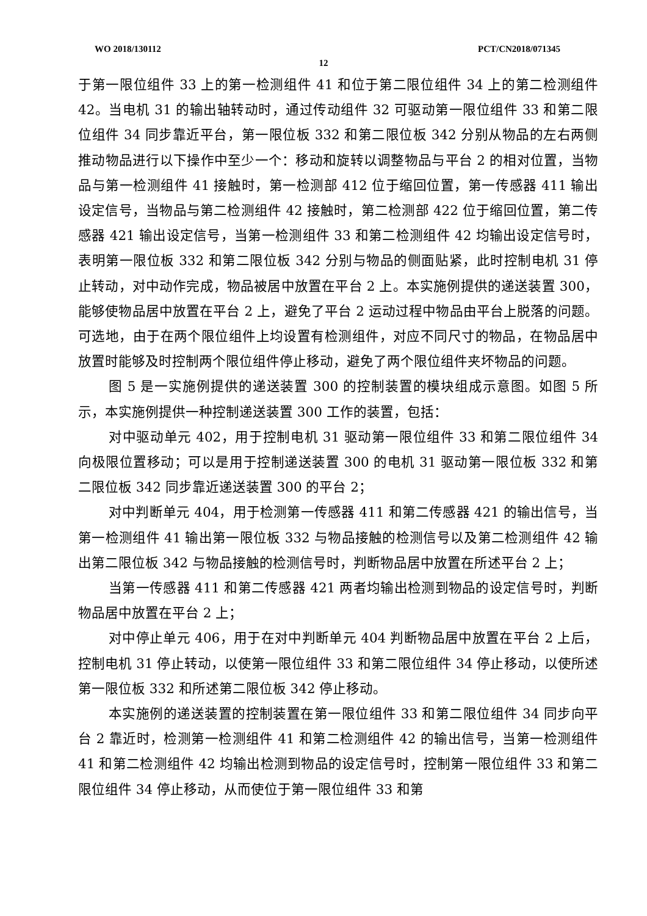WO 2018/130112 PCT/CN2018/071345
12
于第一限位组件 33 上的第一检测组件 41 和位于第二限位组件 34 上的第二检测组件 42。当电机 31 的输出轴转动时，通过传动组件 32 可驱动第一限位组件 33 和第二限位组件 34 同步靠近平台，第一限位板 332 和第二限位板 342 分别从物品的左右两侧推动物品进行以下操作中至少一个：移动和旋转以调整物品与平台 2 的相对位置，当物品与第一检测组件 41 接触时，第一检测部 412 位于缩回位置，第一传感器 411 输出设定信号，当物品与第二检测组件 42 接触时，第二检测部 422 位于缩回位置，第二传感器 421 输出设定信号，当第一检测组件 33 和第二检测组件 42 均输出设定信号时，表明第一限位板 332 和第二限位板 342 分别与物品的侧面贴紧，此时控制电机 31 停止转动，对中动作完成，物品被居中放置在平台 2 上。本实施例提供的递送装置 300，能够使物品居中放置在平台 2 上，避免了平台 2 运动过程中物品由平台上脱落的问题。可选地，由于在两个限位组件上均设置有检测组件，对应不同尺寸的物品，在物品居中放置时能够及时控制两个限位组件停止移动，避免了两个限位组件夹坏物品的问题。
图 5 是一实施例提供的递送装置 300 的控制装置的模块组成示意图。如图 5 所示，本实施例提供一种控制递送装置 300 工作的装置，包括：
对中驱动单元 402，用于控制电机 31 驱动第一限位组件 33 和第二限位组件 34 向极限位置移动；可以是用于控制递送装置 300 的电机 31 驱动第一限位板 332 和第二限位板 342 同步靠近递送装置 300 的平台 2；
对中判断单元 404，用于检测第一传感器 411 和第二传感器 421 的输出信号，当第一检测组件 41 输出第一限位板 332 与物品接触的检测信号以及第二检测组件 42 输出第二限位板 342 与物品接触的检测信号时，判断物品居中放置在所述平台 2 上；
当第一传感器 411 和第二传感器 421 两者均输出检测到物品的设定信号时，判断物品居中放置在平台 2 上；
对中停止单元 406，用于在对中判断单元 404 判断物品居中放置在平台 2 上后，控制电机 31 停止转动，以使第一限位组件 33 和第二限位组件 34 停止移动，以使所述第一限位板 332 和所述第二限位板 342 停止移动。
本实施例的递送装置的控制装置在第一限位组件 33 和第二限位组件 34 同步向平台 2 靠近时，检测第一检测组件 41 和第二检测组件 42 的输出信号，当第一检测组件 41 和第二检测组件 42 均输出检测到物品的设定信号时，控制第一限位组件 33 和第二限位组件 34 停止移动，从而使位于第一限位组件 33 和第